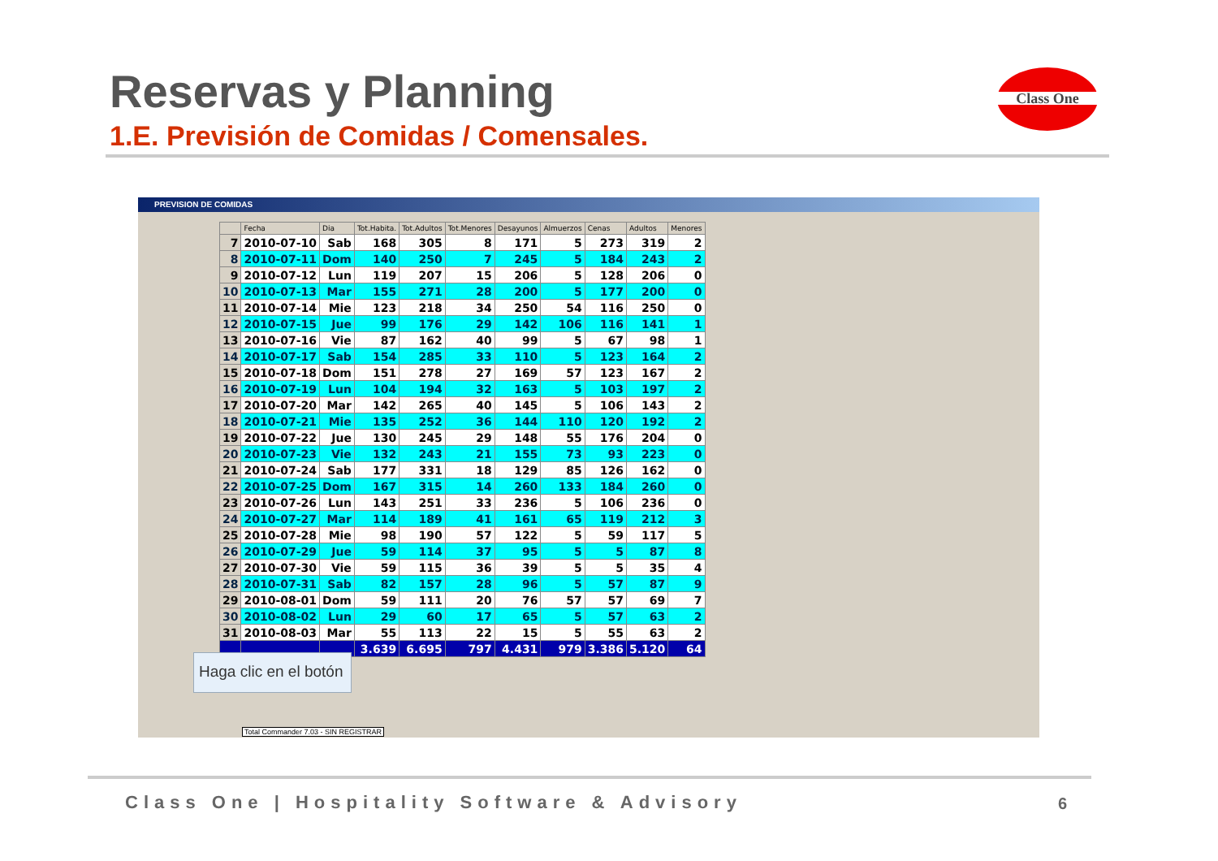Reservas y Planning
1.E. Previsión de Comidas / Comensales.
Class One
PREVISION DE COMIDAS
| | Fecha | Dia | Tot.Habita. | Tot.Adultos | Tot.Menores | Desayunos | Almuerzos | Cenas | Adultos | Menores |
| --- | --- | --- | --- | --- | --- | --- | --- | --- | --- | --- |
| 7 | 2010-07-10 | Sab | 168 | 305 | 8 | 171 | 5 | 273 | 319 | 2 |
| 8 | 2010-07-11 | Dom | 140 | 250 | 7 | 245 | 5 | 184 | 243 | 2 |
| 9 | 2010-07-12 | Lun | 119 | 207 | 15 | 206 | 5 | 128 | 206 | 0 |
| 10 | 2010-07-13 | Mar | 155 | 271 | 28 | 200 | 5 | 177 | 200 | 0 |
| 11 | 2010-07-14 | Mie | 123 | 218 | 34 | 250 | 54 | 116 | 250 | 0 |
| 12 | 2010-07-15 | Jue | 99 | 176 | 29 | 142 | 106 | 116 | 141 | 1 |
| 13 | 2010-07-16 | Vie | 87 | 162 | 40 | 99 | 5 | 67 | 98 | 1 |
| 14 | 2010-07-17 | Sab | 154 | 285 | 33 | 110 | 5 | 123 | 164 | 2 |
| 15 | 2010-07-18 | Dom | 151 | 278 | 27 | 169 | 57 | 123 | 167 | 2 |
| 16 | 2010-07-19 | Lun | 104 | 194 | 32 | 163 | 5 | 103 | 197 | 2 |
| 17 | 2010-07-20 | Mar | 142 | 265 | 40 | 145 | 5 | 106 | 143 | 2 |
| 18 | 2010-07-21 | Mie | 135 | 252 | 36 | 144 | 110 | 120 | 192 | 2 |
| 19 | 2010-07-22 | Jue | 130 | 245 | 29 | 148 | 55 | 176 | 204 | 0 |
| 20 | 2010-07-23 | Vie | 132 | 243 | 21 | 155 | 73 | 93 | 223 | 0 |
| 21 | 2010-07-24 | Sab | 177 | 331 | 18 | 129 | 85 | 126 | 162 | 0 |
| 22 | 2010-07-25 | Dom | 167 | 315 | 14 | 260 | 133 | 184 | 260 | 0 |
| 23 | 2010-07-26 | Lun | 143 | 251 | 33 | 236 | 5 | 106 | 236 | 0 |
| 24 | 2010-07-27 | Mar | 114 | 189 | 41 | 161 | 65 | 119 | 212 | 3 |
| 25 | 2010-07-28 | Mie | 98 | 190 | 57 | 122 | 5 | 59 | 117 | 5 |
| 26 | 2010-07-29 | Jue | 59 | 114 | 37 | 95 | 5 | 5 | 87 | 8 |
| 27 | 2010-07-30 | Vie | 59 | 115 | 36 | 39 | 5 | 5 | 35 | 4 |
| 28 | 2010-07-31 | Sab | 82 | 157 | 28 | 96 | 5 | 57 | 87 | 9 |
| 29 | 2010-08-01 | Dom | 59 | 111 | 20 | 76 | 57 | 57 | 69 | 7 |
| 30 | 2010-08-02 | Lun | 29 | 60 | 17 | 65 | 5 | 57 | 63 | 2 |
| 31 | 2010-08-03 | Mar | 55 | 113 | 22 | 15 | 5 | 55 | 63 | 2 |
| | | | 3.639 | 6.695 | 797 | 4.431 | 979 | 3.386 | 5.120 | 64 |
Haga clic en el botón
Total Commander 7.03 - SIN REGISTRAR
Class One | Hospitality Software & Advisory
6